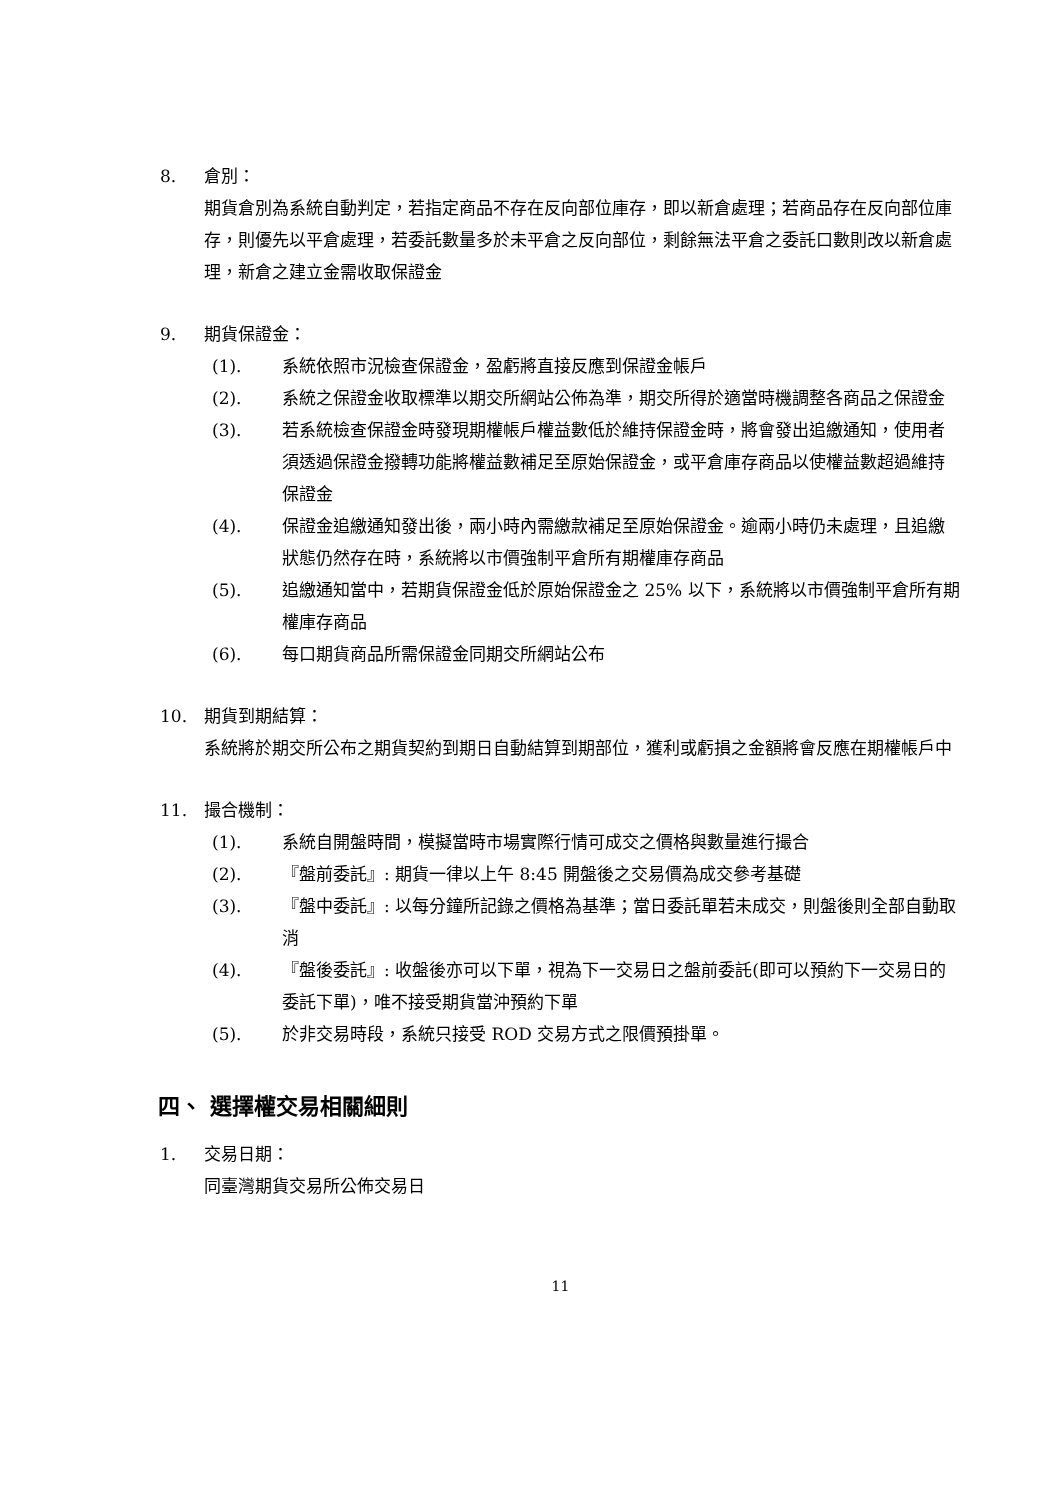8. 倉別：
期貨倉別為系統自動判定，若指定商品不存在反向部位庫存，即以新倉處理；若商品存在反向部位庫存，則優先以平倉處理，若委託數量多於未平倉之反向部位，剩餘無法平倉之委託口數則改以新倉處理，新倉之建立金需收取保證金
9. 期貨保證金：
(1). 系統依照市況檢查保證金，盈虧將直接反應到保證金帳戶
(2). 系統之保證金收取標準以期交所網站公佈為準，期交所得於適當時機調整各商品之保證金
(3). 若系統檢查保證金時發現期權帳戶權益數低於維持保證金時，將會發出追繳通知，使用者須透過保證金撥轉功能將權益數補足至原始保證金，或平倉庫存商品以使權益數超過維持保證金
(4). 保證金追繳通知發出後，兩小時內需繳款補足至原始保證金。逾兩小時仍未處理，且追繳狀態仍然存在時，系統將以市價強制平倉所有期權庫存商品
(5). 追繳通知當中，若期貨保證金低於原始保證金之 25% 以下，系統將以市價強制平倉所有期權庫存商品
(6). 每口期貨商品所需保證金同期交所網站公布
10. 期貨到期結算：
系統將於期交所公布之期貨契約到期日自動結算到期部位，獲利或虧損之金額將會反應在期權帳戶中
11. 撮合機制：
(1). 系統自開盤時間，模擬當時市場實際行情可成交之價格與數量進行撮合
(2). 『盤前委託』: 期貨一律以上午 8:45 開盤後之交易價為成交參考基礎
(3). 『盤中委託』: 以每分鐘所記錄之價格為基準；當日委託單若未成交，則盤後則全部自動取消
(4). 『盤後委託』: 收盤後亦可以下單，視為下一交易日之盤前委託(即可以預約下一交易日的委託下單)，唯不接受期貨當沖預約下單
(5). 於非交易時段，系統只接受 ROD 交易方式之限價預掛單。
四、 選擇權交易相關細則
1. 交易日期：
同臺灣期貨交易所公佈交易日
11